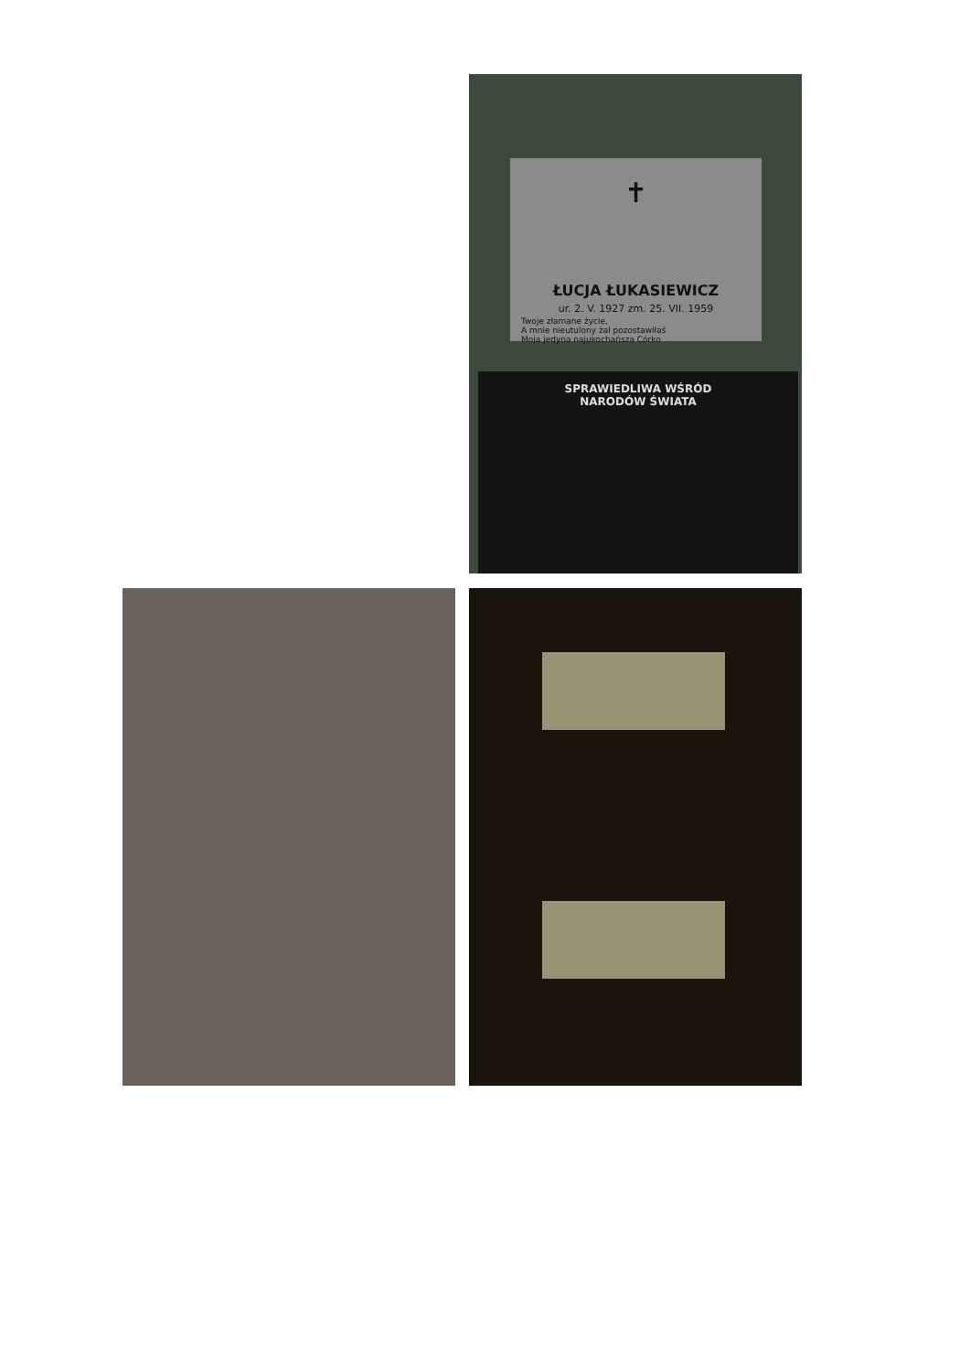✝
ŁUCJA ŁUKASIEWICZ
ur. 2. V. 1927 zm. 25. VII. 1959
Twoje złamane życie,
A mnie nieutulony żal pozostawiłaś
Moja jedyna najukochańsza Córko
SPRAWIEDLIWA WŚRÓD
NARODÓW ŚWIATA